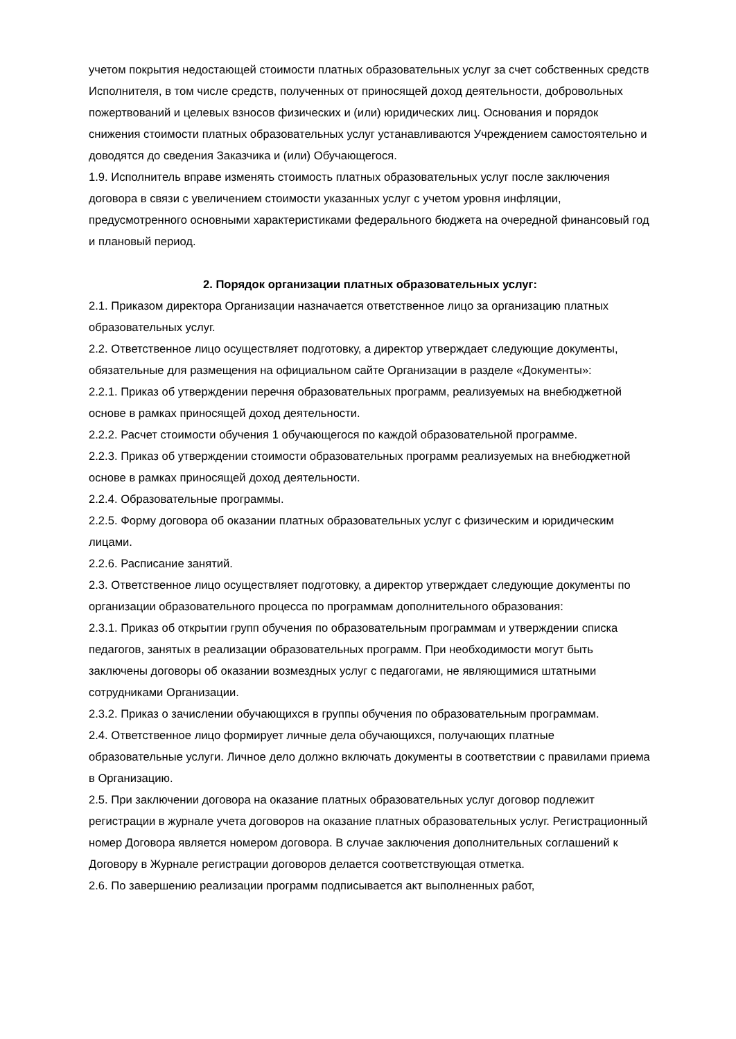учетом покрытия недостающей стоимости платных образовательных услуг за счет собственных средств Исполнителя, в том числе средств, полученных от приносящей доход деятельности, добровольных пожертвований и целевых взносов физических и (или) юридических лиц. Основания и порядок снижения стоимости платных образовательных услуг устанавливаются Учреждением самостоятельно и доводятся до сведения Заказчика и (или) Обучающегося.
1.9. Исполнитель вправе изменять стоимость платных образовательных услуг после заключения договора в связи с увеличением стоимости указанных услуг с учетом уровня инфляции, предусмотренного основными характеристиками федерального бюджета на очередной финансовый год и плановый период.
2. Порядок организации платных образовательных услуг:
2.1. Приказом директора Организации назначается ответственное лицо за организацию платных образовательных услуг.
2.2. Ответственное лицо осуществляет подготовку, а директор утверждает следующие документы, обязательные для размещения на официальном сайте Организации в разделе «Документы»:
2.2.1. Приказ об утверждении перечня образовательных программ, реализуемых на внебюджетной основе в рамках приносящей доход деятельности.
2.2.2. Расчет стоимости обучения 1 обучающегося по каждой образовательной программе.
2.2.3. Приказ об утверждении стоимости образовательных программ реализуемых на внебюджетной основе в рамках приносящей доход деятельности.
2.2.4. Образовательные программы.
2.2.5. Форму договора об оказании платных образовательных услуг с физическим и юридическим лицами.
2.2.6. Расписание занятий.
2.3. Ответственное лицо осуществляет подготовку, а директор утверждает следующие документы по организации образовательного процесса по программам дополнительного образования:
2.3.1. Приказ об открытии групп обучения по образовательным программам и утверждении списка педагогов, занятых в реализации образовательных программ. При необходимости могут быть заключены договоры об оказании возмездных услуг с педагогами, не являющимися штатными сотрудниками Организации.
2.3.2. Приказ о зачислении обучающихся в группы обучения по образовательным программам.
2.4. Ответственное лицо формирует личные дела обучающихся, получающих платные образовательные услуги. Личное дело должно включать документы в соответствии с правилами приема в Организацию.
2.5. При заключении договора на оказание платных образовательных услуг договор подлежит регистрации в журнале учета договоров на оказание платных образовательных услуг. Регистрационный номер Договора является номером договора. В случае заключения дополнительных соглашений к Договору в Журнале регистрации договоров делается соответствующая отметка.
2.6. По завершению реализации программ подписывается акт выполненных работ,